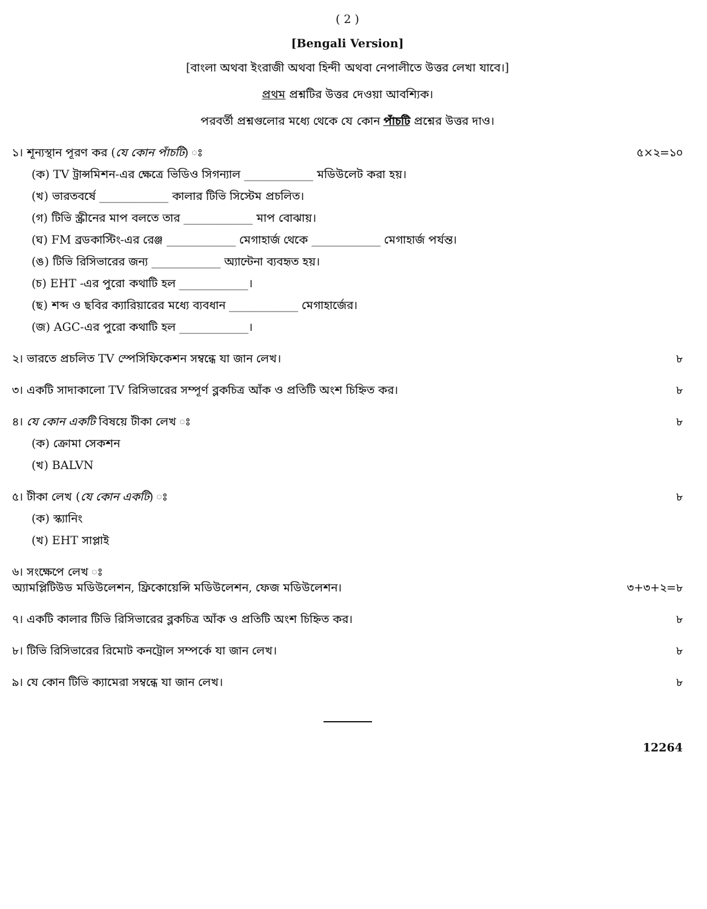( 2 )
[Bengali Version]
[বাংলা অথবা ইংরাজী অথবা হিন্দী অথবা নেপালীতে উত্তর লেখা যাবে।]
প্রথম প্রশ্নটির উত্তর দেওয়া আবশ্যিক।
পরবর্তী প্রশ্নগুলোর মধ্যে থেকে যে কোন পাঁচটি প্রশ্নের উত্তর দাও।
১। শূন্যস্থান পূরণ কর (যে কোন পাঁচটি) ঃ
৫×২=১০
(ক) TV ট্রান্সমিশন-এর ক্ষেত্রে ভিডিও সিগন্যাল ____________ মডিউলেট করা হয়।
(খ) ভারতবর্ষে ____________ কালার টিভি সিস্টেম প্রচলিত।
(গ) টিভি স্ক্রীনের মাপ বলতে তার ____________ মাপ বোঝায়।
(ঘ) FM ব্রডকাস্টিং-এর রেঞ্জ ____________ মেগাহার্জ থেকে ____________ মেগাহার্জ পর্যন্ত।
(ঙ) টিভি রিসিভারের জন্য ____________ অ্যান্টেনা ব্যবহৃত হয়।
(চ) EHT -এর পুরো কথাটি হল ____________।
(ছ) শব্দ ও ছবির ক্যারিয়ারের মধ্যে ব্যবধান ____________ মেগাহার্জের।
(জ) AGC-এর পুরো কথাটি হল ____________।
২। ভারতে প্রচলিত TV স্পেসিফিকেশন সম্বন্ধে যা জান লেখ।
৮
৩। একটি সাদাকালো TV রিসিভারের সম্পূর্ণ ব্লকচিত্র আঁক ও প্রতিটি অংশ চিহ্নিত কর।
৮
৪। যে কোন একটি বিষয়ে টীকা লেখ ঃ
৮
(ক) ক্রোমা সেকশন
(খ) BALVN
৫। টীকা লেখ (যে কোন একটি) ঃ ৮
(ক) স্ক্যানিং
(খ) EHT সাপ্লাই
৬। সংক্ষেপে লেখ ঃ
অ্যামপ্লিটিউড মডিউলেশন, ফ্রিকোয়েন্সি মডিউলেশন, ফেজ মডিউলেশন।
৩+৩+২=৮
৭। একটি কালার টিভি রিসিভারের ব্লকচিত্র আঁক ও প্রতিটি অংশ চিহ্নিত কর।
৮
৮। টিভি রিসিভারের রিমোট কনট্রোল সম্পর্কে যা জান লেখ।
৮
৯। যে কোন টিভি ক্যামেরা সম্বন্ধে যা জান লেখ।
৮
12264